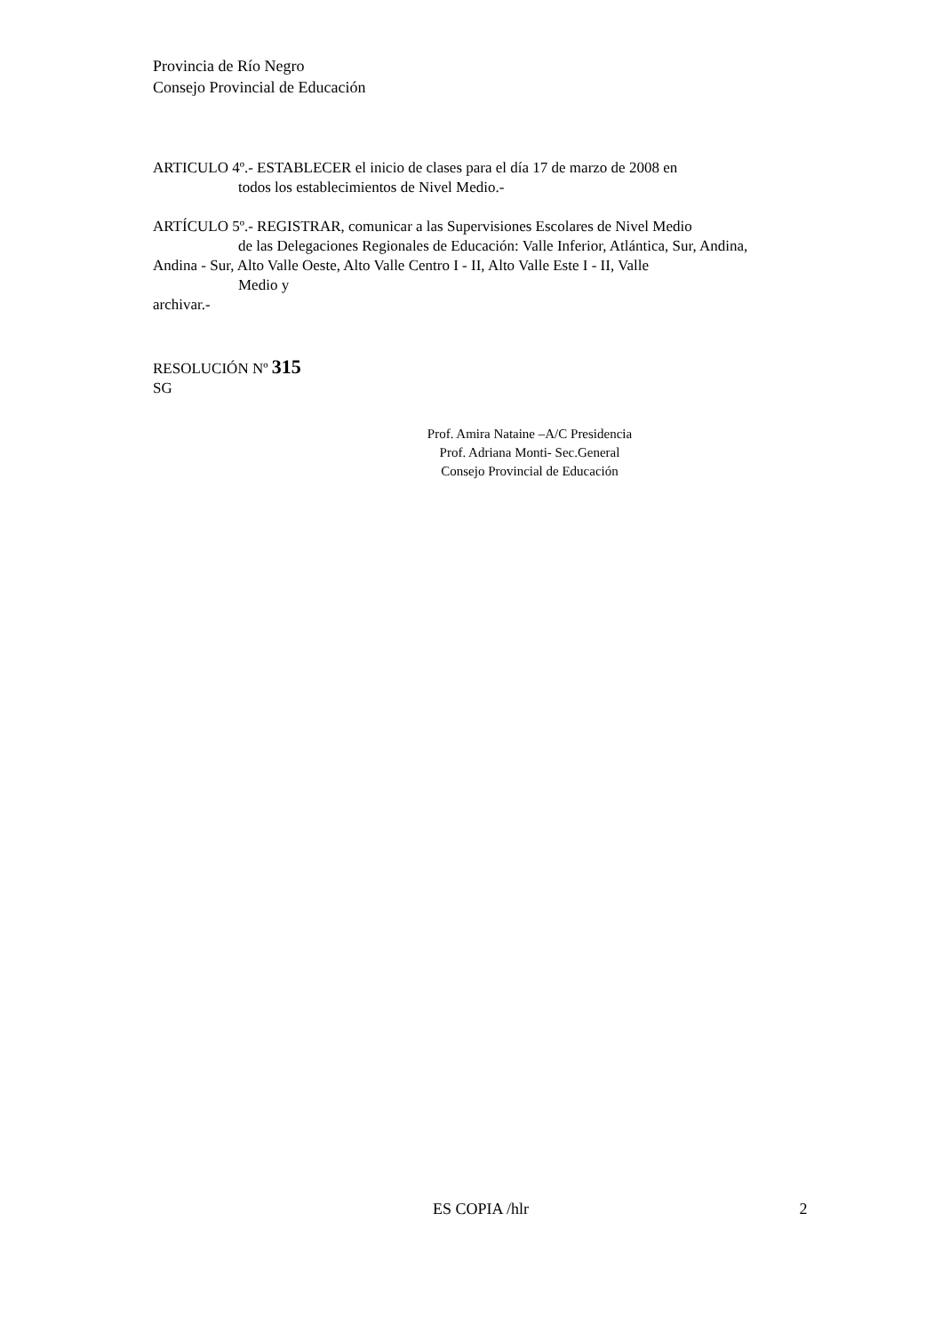Provincia de Río Negro
Consejo Provincial de Educación
ARTICULO 4º.- ESTABLECER el inicio de clases para el día 17 de marzo de 2008 en
todos los establecimientos de Nivel Medio.-
ARTÍCULO 5º.- REGISTRAR, comunicar a las Supervisiones Escolares de Nivel Medio
de las Delegaciones Regionales de Educación: Valle Inferior, Atlántica, Sur, Andina,
Andina - Sur, Alto Valle Oeste, Alto Valle Centro I - II, Alto Valle Este I - II, Valle
Medio y
archivar.-
RESOLUCIÓN Nº 315
SG
Prof. Amira Nataine –A/C Presidencia
Prof. Adriana Monti- Sec.General
Consejo Provincial de Educación
ES COPIA /hlr 2